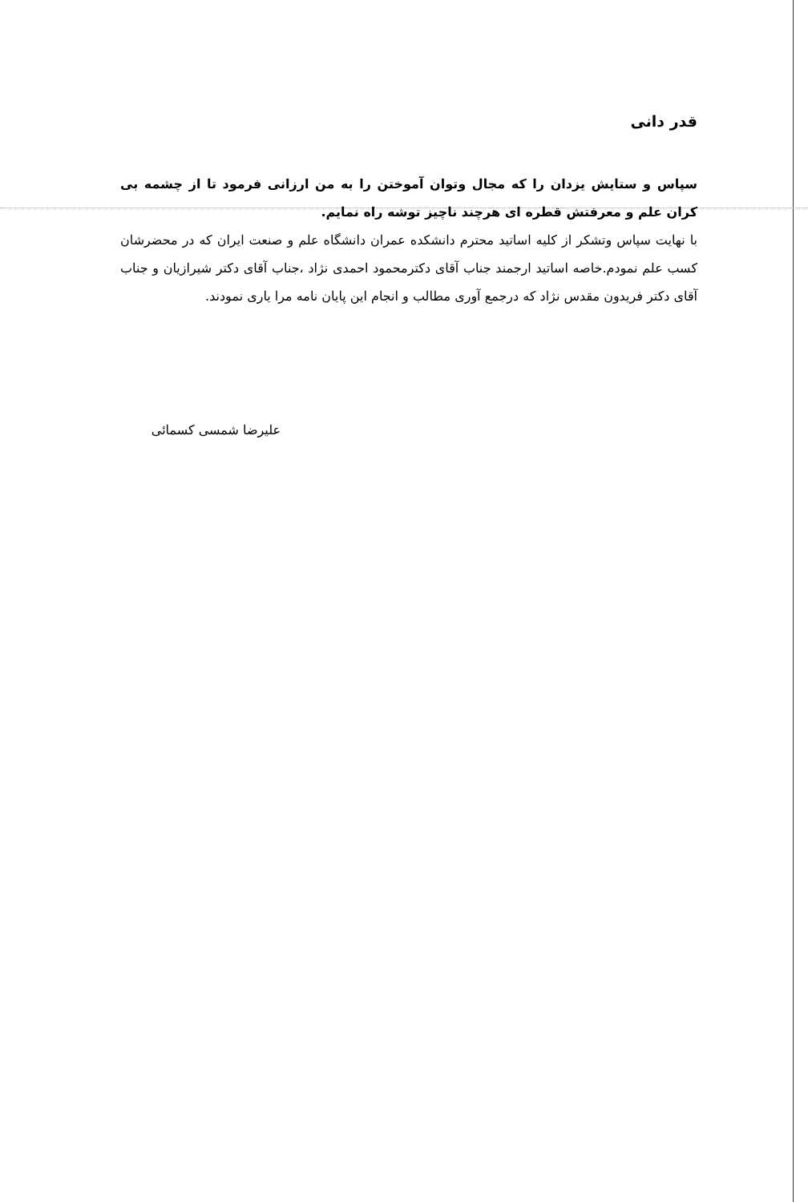قدر دانی
سپاس و ستایش یزدان را که مجال وتوان آموختن را به من ارزانی فرمود تا از چشمه بی کران علم و معرفتش قطره ای هرچند ناچیز توشه راه نمایم.
با نهایت سپاس وتشکر از کلیه اساتید محترم دانشکده عمران دانشگاه علم و صنعت ایران که در محضرشان کسب علم نمودم.خاصه اساتید ارجمند جناب آقای دکترمحمود احمدی نژاد ،جناب آقای دکتر شیرازیان و جناب آقای دکتر فریدون مقدس نژاد که درجمع آوری مطالب و انجام این پایان نامه مرا یاری نمودند.
علیرضا شمسی کسمائی